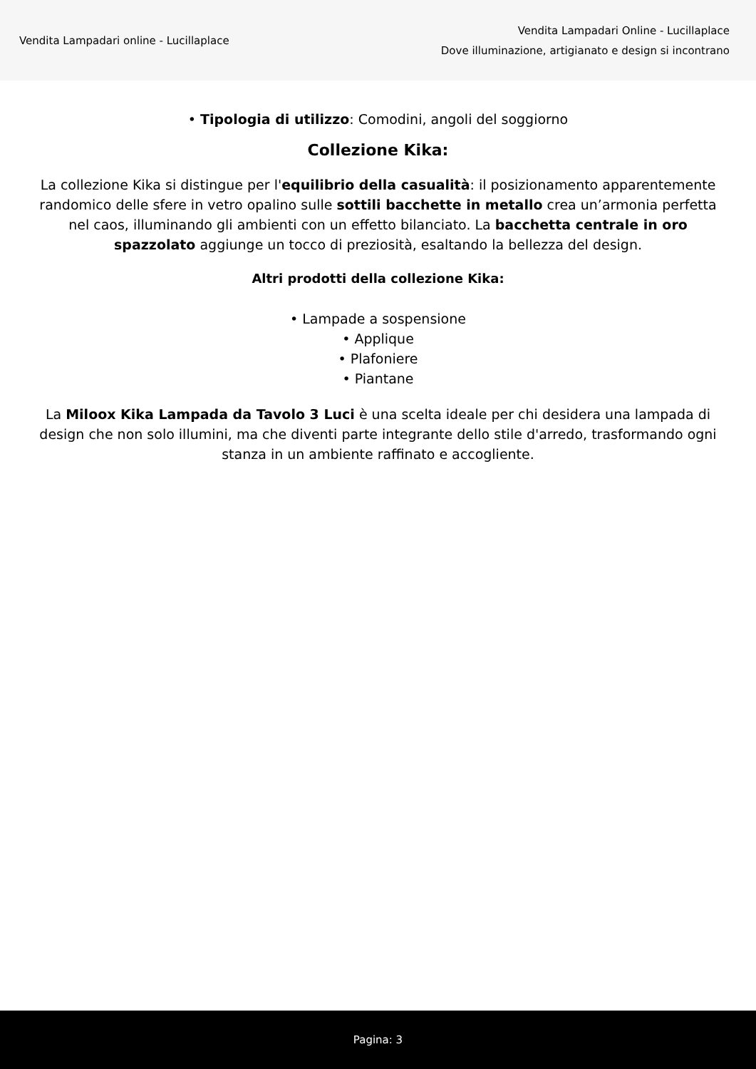Vendita Lampadari online - Lucillaplace
Vendita Lampadari Online - Lucillaplace
Dove illuminazione, artigianato e design si incontrano
• Tipologia di utilizzo: Comodini, angoli del soggiorno
Collezione Kika:
La collezione Kika si distingue per l'equilibrio della casualità: il posizionamento apparentemente randomico delle sfere in vetro opalino sulle sottili bacchette in metallo crea un’armonia perfetta nel caos, illuminando gli ambienti con un effetto bilanciato. La bacchetta centrale in oro spazzolato aggiunge un tocco di preziosità, esaltando la bellezza del design.
Altri prodotti della collezione Kika:
• Lampade a sospensione
• Applique
• Plafoniere
• Piantane
La Miloox Kika Lampada da Tavolo 3 Luci è una scelta ideale per chi desidera una lampada di design che non solo illumini, ma che diventi parte integrante dello stile d'arredo, trasformando ogni stanza in un ambiente raffinato e accogliente.
Pagina: 3